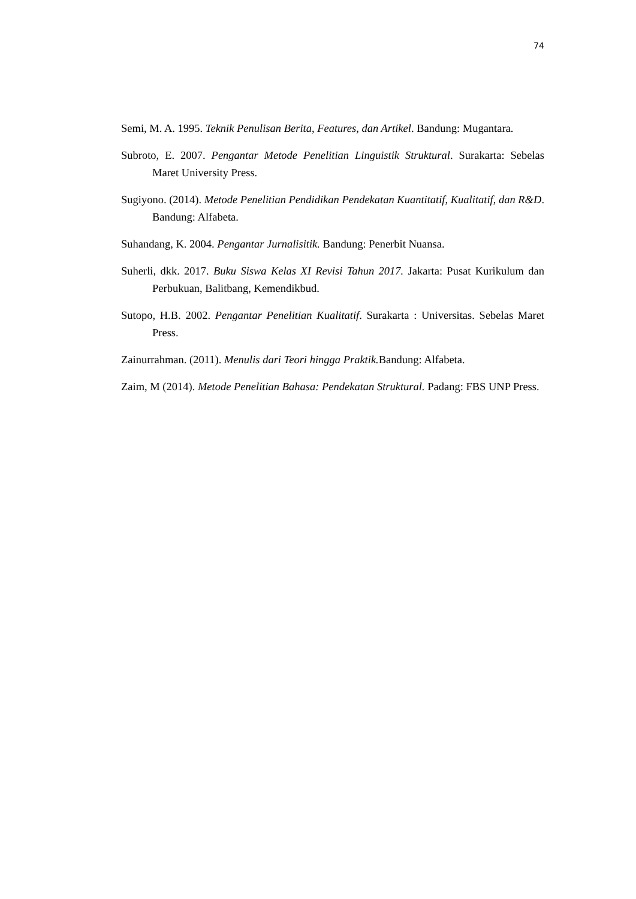74
Semi, M. A. 1995. Teknik Penulisan Berita, Features, dan Artikel. Bandung: Mugantara.
Subroto, E. 2007. Pengantar Metode Penelitian Linguistik Struktural. Surakarta: Sebelas Maret University Press.
Sugiyono. (2014). Metode Penelitian Pendidikan Pendekatan Kuantitatif, Kualitatif, dan R&D. Bandung: Alfabeta.
Suhandang, K. 2004. Pengantar Jurnalisitik. Bandung: Penerbit Nuansa.
Suherli, dkk. 2017. Buku Siswa Kelas XI Revisi Tahun 2017. Jakarta: Pusat Kurikulum dan Perbukuan, Balitbang, Kemendikbud.
Sutopo, H.B. 2002. Pengantar Penelitian Kualitatif. Surakarta : Universitas. Sebelas Maret Press.
Zainurrahman. (2011). Menulis dari Teori hingga Praktik. Bandung: Alfabeta.
Zaim, M (2014). Metode Penelitian Bahasa: Pendekatan Struktural. Padang: FBS UNP Press.